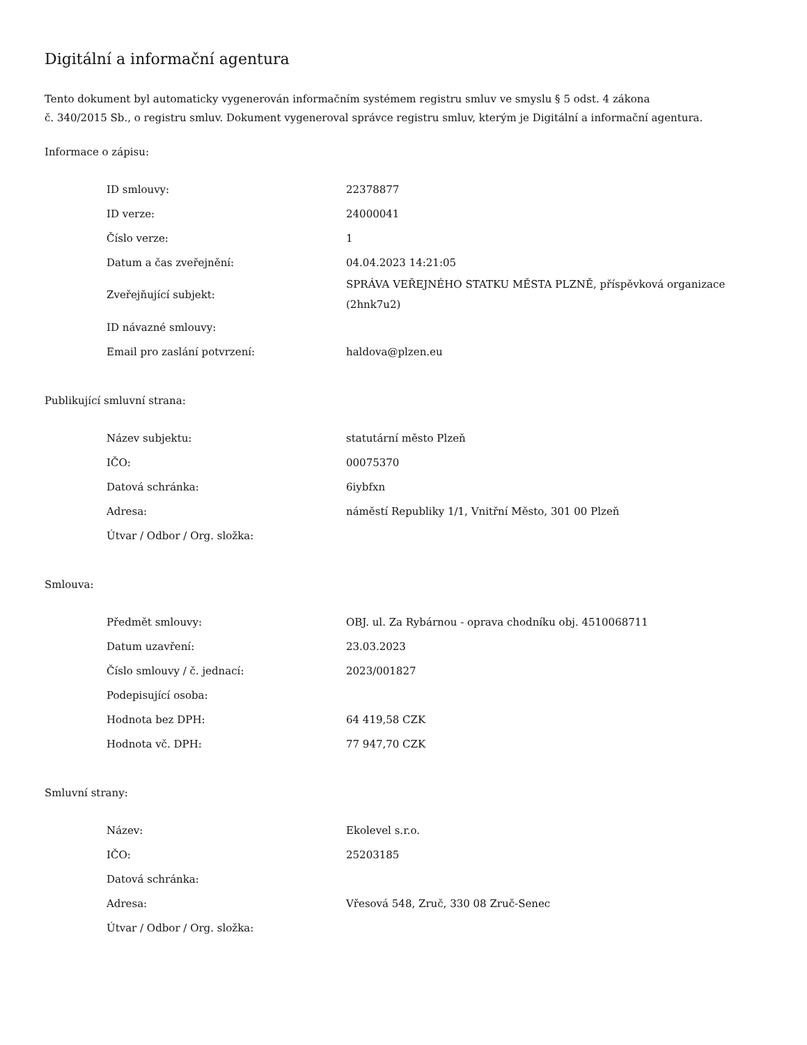Digitální a informační agentura
Tento dokument byl automaticky vygenerován informačním systémem registru smluv ve smyslu § 5 odst. 4 zákona
č. 340/2015 Sb., o registru smluv. Dokument vygeneroval správce registru smluv, kterým je Digitální a informační agentura.
Informace o zápisu:
| ID smlouvy: | 22378877 |
| ID verze: | 24000041 |
| Číslo verze: | 1 |
| Datum a čas zveřejnění: | 04.04.2023 14:21:05 |
| Zveřejňující subjekt: | SPRÁVA VEŘEJNÉHO STATKU MĚSTA PLZNĚ, příspěvková organizace (2hnk7u2) |
| ID návazné smlouvy: | |
| Email pro zaslání potvrzení: | haldova@plzen.eu |
Publikující smluvní strana:
| Název subjektu: | statutární město Plzeň |
| IČO: | 00075370 |
| Datová schránka: | 6iybfxn |
| Adresa: | náměstí Republiky 1/1, Vnitřní Město, 301 00 Plzeň |
| Útvar / Odbor / Org. složka: | |
Smlouva:
| Předmět smlouvy: | OBJ. ul. Za Rybárnou - oprava chodníku obj. 4510068711 |
| Datum uzavření: | 23.03.2023 |
| Číslo smlouvy / č. jednací: | 2023/001827 |
| Podepisující osoba: | |
| Hodnota bez DPH: | 64 419,58 CZK |
| Hodnota vč. DPH: | 77 947,70 CZK |
Smluvní strany:
| Název: | Ekolevel s.r.o. |
| IČO: | 25203185 |
| Datová schránka: | |
| Adresa: | Vřesová 548, Zruč, 330 08 Zruč-Senec |
| Útvar / Odbor / Org. složka: | |